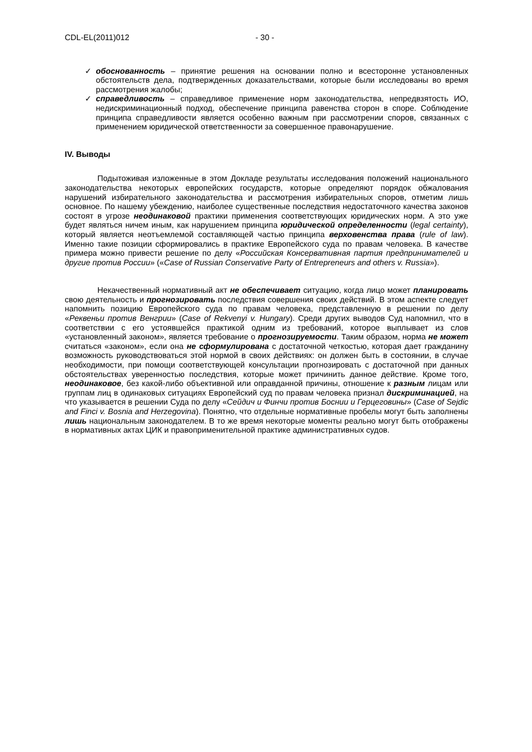CDL-EL(2011)012 - 30 -
✓ обоснованность – принятие решения на основании полно и всесторонне установленных обстоятельств дела, подтвержденных доказательствами, которые были исследованы во время рассмотрения жалобы;
✓ справедливость – справедливое применение норм законодательства, непредвзятость ИО, недискриминационный подход, обеспечение принципа равенства сторон в споре. Соблюдение принципа справедливости является особенно важным при рассмотрении споров, связанных с применением юридической ответственности за совершенное правонарушение.
IV. Выводы
Подытоживая изложенные в этом Докладе результаты исследования положений национального законодательства некоторых европейских государств, которые определяют порядок обжалования нарушений избирательного законодательства и рассмотрения избирательных споров, отметим лишь основное. По нашему убеждению, наиболее существенные последствия недостаточного качества законов состоят в угрозе неодинаковой практики применения соответствующих юридических норм. А это уже будет являться ничем иным, как нарушением принципа юридической определенности (legal certainty), который является неотъемлемой составляющей частью принципа верховенства права (rule of law). Именно такие позиции сформировались в практике Европейского суда по правам человека. В качестве примера можно привести решение по делу «Российская Консервативная партия предпринимателей и другие против России» («Case of Russian Conservative Party of Entrepreneurs and others v. Russia»).
Некачественный нормативный акт не обеспечивает ситуацию, когда лицо может планировать свою деятельность и прогнозировать последствия совершения своих действий. В этом аспекте следует напомнить позицию Европейского суда по правам человека, представленную в решении по делу «Реквеньи против Венгрии» (Case of Rekvenyi v. Hungary). Среди других выводов Суд напомнил, что в соответствии с его устоявшейся практикой одним из требований, которое выплывает из слов «установленный законом», является требование о прогнозируемости. Таким образом, норма не может считаться «законом», если она не сформулирована с достаточной четкостью, которая дает гражданину возможность руководствоваться этой нормой в своих действиях: он должен быть в состоянии, в случае необходимости, при помощи соответствующей консультации прогнозировать с достаточной при данных обстоятельствах уверенностью последствия, которые может причинить данное действие. Кроме того, неодинаковое, без какой-либо объективной или оправданной причины, отношение к разным лицам или группам лиц в одинаковых ситуациях Европейский суд по правам человека признал дискриминацией, на что указывается в решении Суда по делу «Сейдич и Финчи против Боснии и Герцеговины» (Case of Sejdic and Finci v. Bosnia and Herzegovina). Понятно, что отдельные нормативные пробелы могут быть заполнены лишь национальным законодателем. В то же время некоторые моменты реально могут быть отображены в нормативных актах ЦИК и правоприменительной практике административных судов.